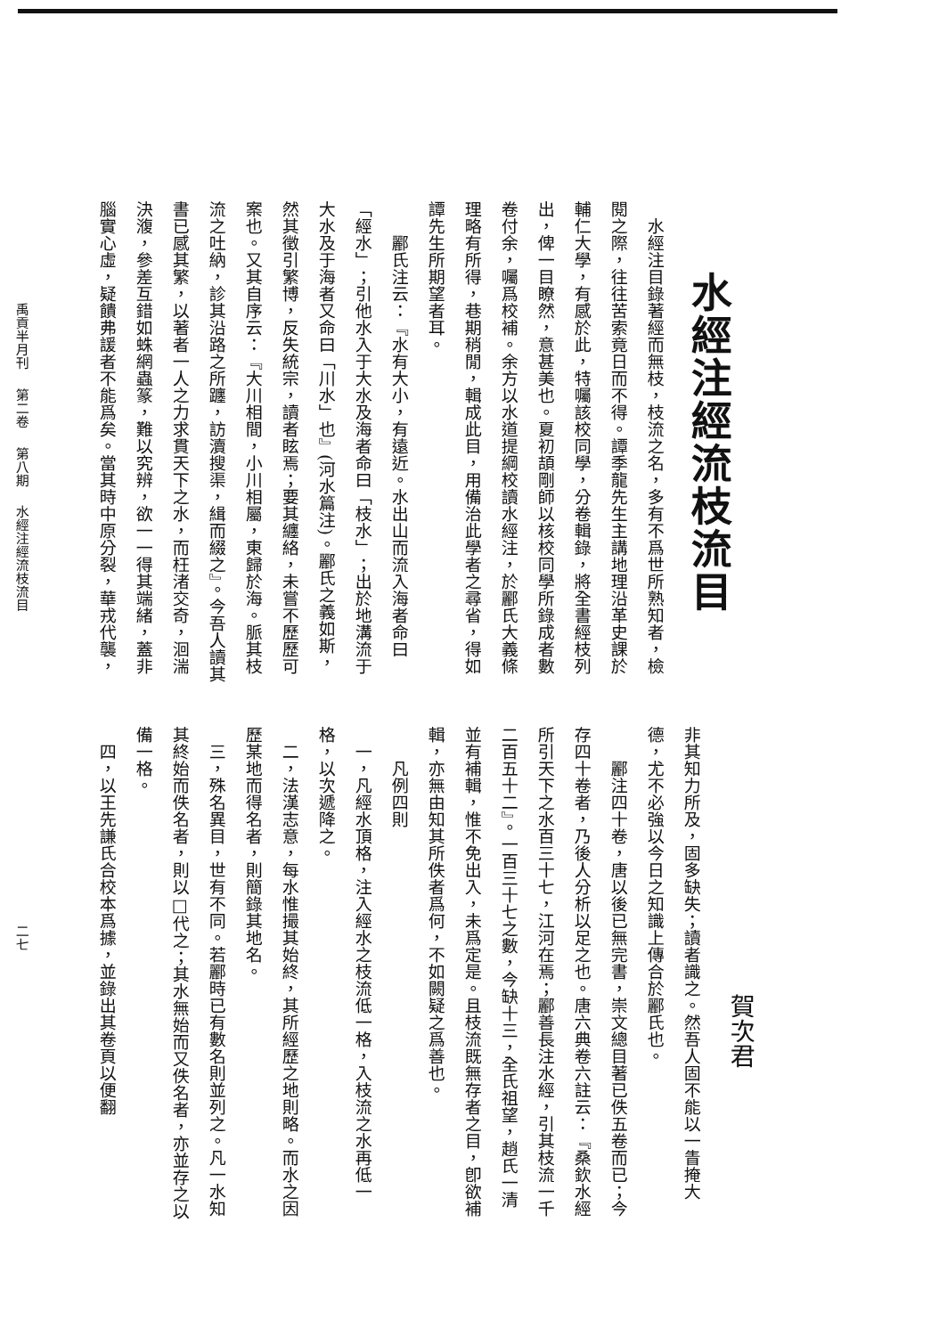水經注經流枝流目
水經注目錄著經而無枝，枝流之名，多有不爲世所熟知者，檢閱之際，往往苦索竟日而不得。譚季龍先生主講地理沿革史課於輔仁大學，有感於此，特囑該校同學，分卷輯錄，將全書經枝列出，俾一目瞭然，意甚美也。夏初頡剛師以核校同學所錄成者數卷付余，囑爲校補。余方以水道提綱校讀水經注，於酈氏大義條理略有所得，巷期稍閒，輯成此目，用備治此學者之尋省，得如譚先生所期望者耳。
酈氏注云：『水有大小，有遠近。水出山而流入海者命曰「經水」；引他水入于大水及海者命曰「枝水」；出於地溝流于大水及于海者又命曰「川水」也』(河水篇注)。酈氏之義如斯，然其徵引繁博，反失統宗，讀者眩焉；要其纏絡，未嘗不歷歷可案也。又其自序云：『大川相間，小川相屬，東歸於海。脈其枝流之吐納，診其沿路之所躔，訪瀆搜渠，緝而綴之』。今吾人讀其書已感其繁，以著者一人之力求貫天下之水，而枉渚交奇，洄湍決澓，參差互錯如蛛網蟲篆，難以究辨，欲一一得其端緒，蓋非腦實心虛，疑饋弗諼者不能爲矣。當其時中原分裂，華戎代襲，
賀次君
非其知力所及，固多缺失；讀者識之。然吾人固不能以一眚掩大德，尤不必強以今日之知識上傳合於酈氏也。
酈注四十卷，唐以後已無完書，崇文總目著已佚五卷而已；今存四十卷者，乃後人分析以足之也。唐六典卷六註云：『桑欽水經所引天下之水百三十七，江河在焉；酈善長注水經，引其枝流一千二百五十二』。一百三十七之數，今缺十三，全氏祖望，趙氏一清並有補輯，惟不免出入，未爲定是。且枝流既無存者之目，卽欲補輯，亦無由知其所佚者爲何，不如闕疑之爲善也。
凡例四則
一，凡經水頂格，注入經水之枝流低一格，入枝流之水再低一格，以次遞降之。
二，法漢志意，每水惟撮其始終，其所經歷之地則略。而水之因歷某地而得名者，則簡錄其地名。
三，殊名異目，世有不同。若酈時已有數名則並列之。凡一水知其終始而佚名者，則以□代之；其水無始而又佚名者，亦並存之以備一格。
四，以王先謙氏合校本爲據，並錄出其卷頁以便翻
禹貢半月刊 第二卷 第八期 水經注經流枝流目 二七